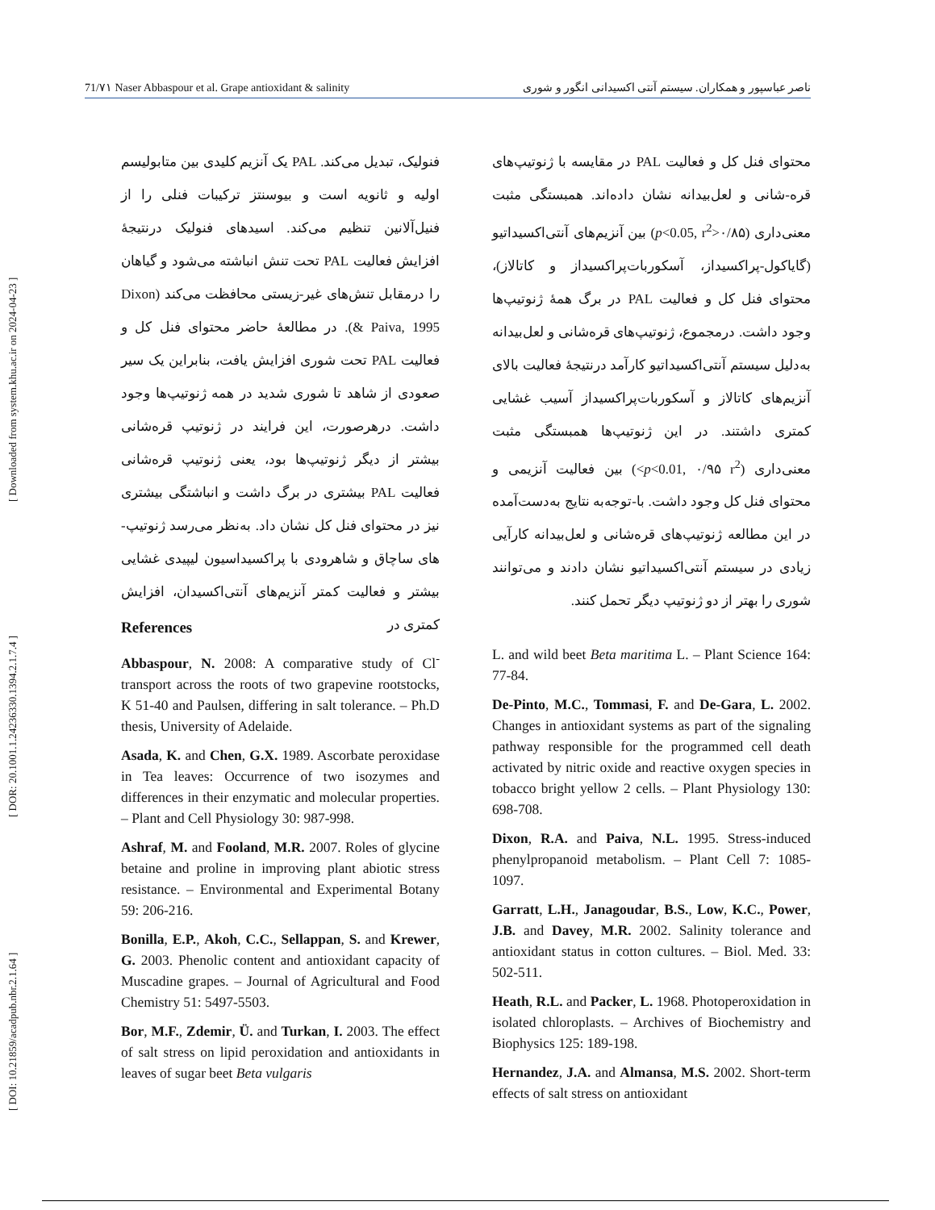[ DOI: 10.21859/acadpub.nbr.2.1.64 ] [ DOR: 20.1001.1.24236330.1394.2.1.7.4 ] [ Downloaded from system.khu.ac.ir on 2024-04-23 ]
71/۷۱ Naser Abbaspour et al. Grape antioxidant & salinity ناصر عباسپور و همکاران. سیستم آنتی اکسیدانی انگور و شوری
فنولیک، تبدیل می‌کند. PAL یک آنزیم کلیدی بین متابولیسم اولیه و ثانویه است و بیوسنتز ترکیبات فنلی را از فنیل‌آلانین تنظیم می‌کند. اسیدهای فنولیک درنتیجهٔ افزایش فعالیت PAL تحت تنش انباشته می‌شود و گیاهان را درمقابل تنش‌های غیر-زیستی محافظت می‌کند (Dixon & Paiva, 1995). در مطالعهٔ حاضر محتوای فنل کل و فعالیت PAL تحت شوری افزایش یافت، بنابراین یک سیر صعودی از شاهد تا شوری شدید در همه ژنوتیپ‌ها وجود داشت. درهرصورت، این فرایند در ژنوتیپ قره‌شانی بیشتر از دیگر ژنوتیپ‌ها بود، یعنی ژنوتیپ قره‌شانی فعالیت PAL بیشتری در برگ داشت و انباشتگی بیشتری نیز در محتوای فنل کل نشان داد. به‌نظر می‌رسد ژنوتیپ-های ساچاق و شاهرودی با پراکسیداسیون لیپیدی غشایی بیشتر و فعالیت کمتر آنزیم‌های آنتی‌اکسیدان، افزایش کمتری در
محتوای فنل کل و فعالیت PAL در مقایسه با ژنوتیپ‌های قره-شانی و لعل‌بیدانه نشان داده‌اند. همبستگی مثبت معنی‌داری (p<0.05, r<sup>2</sup>>۰/۸۵) بین آنزیم‌های آنتی‌اکسیداتیو (گایاکول-پراکسیداز، آسکوربات‌پراکسیداز و کاتالاز)، محتوای فنل کل و فعالیت PAL در برگ همهٔ ژنوتیپ‌ها وجود داشت. درمجموع، ژنوتیپ‌های قره‌شانی و لعل‌بیدانه به‌دلیل سیستم آنتی‌اکسیداتیو کارآمد درنتیجهٔ فعالیت بالای آنزیم‌های کاتالاز و آسکوربات‌پراکسیداز آسیب غشایی کمتری داشتند. در این ژنوتیپ‌ها همبستگی مثبت معنی‌داری (p<0.01, ۰/۹۵ r<sup>2</sup>>) بین فعالیت آنزیمی و محتوای فنل کل وجود داشت. با-توجه‌به نتایج به‌دست‌آمده در این مطالعه ژنوتیپ‌های قره‌شانی و لعل‌بیدانه کارآیی زیادی در سیستم آنتی‌اکسیداتیو نشان دادند و می‌توانند شوری را بهتر از دو ژنوتیپ دیگر تحمل کنند.
References
Abbaspour, N. 2008: A comparative study of Cl<sup>-</sup> transport across the roots of two grapevine rootstocks, K 51-40 and Paulsen, differing in salt tolerance. – Ph.D thesis, University of Adelaide.
Asada, K. and Chen, G.X. 1989. Ascorbate peroxidase in Tea leaves: Occurrence of two isozymes and differences in their enzymatic and molecular properties. – Plant and Cell Physiology 30: 987-998.
Ashraf, M. and Fooland, M.R. 2007. Roles of glycine betaine and proline in improving plant abiotic stress resistance. – Environmental and Experimental Botany 59: 206-216.
Bonilla, E.P., Akoh, C.C., Sellappan, S. and Krewer, G. 2003. Phenolic content and antioxidant capacity of Muscadine grapes. – Journal of Agricultural and Food Chemistry 51: 5497-5503.
Bor, M.F., Zdemir, Ü. and Turkan, I. 2003. The effect of salt stress on lipid peroxidation and antioxidants in leaves of sugar beet Beta vulgaris
L. and wild beet Beta maritima L. – Plant Science 164: 77-84.
De-Pinto, M.C., Tommasi, F. and De-Gara, L. 2002. Changes in antioxidant systems as part of the signaling pathway responsible for the programmed cell death activated by nitric oxide and reactive oxygen species in tobacco bright yellow 2 cells. – Plant Physiology 130: 698-708.
Dixon, R.A. and Paiva, N.L. 1995. Stress-induced phenylpropanoid metabolism. – Plant Cell 7: 1085-1097.
Garratt, L.H., Janagoudar, B.S., Low, K.C., Power, J.B. and Davey, M.R. 2002. Salinity tolerance and antioxidant status in cotton cultures. – Biol. Med. 33: 502-511.
Heath, R.L. and Packer, L. 1968. Photoperoxidation in isolated chloroplasts. – Archives of Biochemistry and Biophysics 125: 189-198.
Hernandez, J.A. and Almansa, M.S. 2002. Short-term effects of salt stress on antioxidant